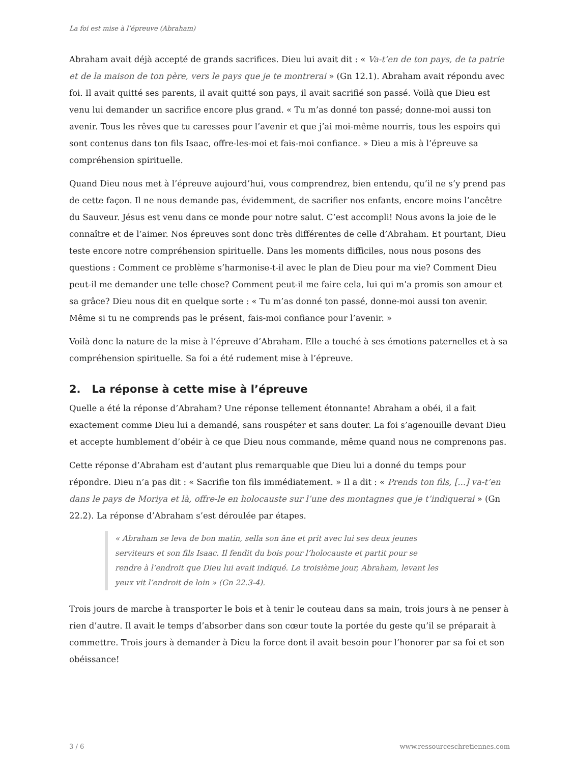La foi est mise à l’épreuve (Abraham)
Abraham avait déjà accepté de grands sacrifices. Dieu lui avait dit : « Va-t’en de ton pays, de ta patrie et de la maison de ton père, vers le pays que je te montrerai » (Gn 12.1). Abraham avait répondu avec foi. Il avait quitté ses parents, il avait quitté son pays, il avait sacrifié son passé. Voilà que Dieu est venu lui demander un sacrifice encore plus grand. « Tu m’as donné ton passé; donne-moi aussi ton avenir. Tous les rêves que tu caresses pour l’avenir et que j’ai moi-même nourris, tous les espoirs qui sont contenus dans ton fils Isaac, offre-les-moi et fais-moi confiance. » Dieu a mis à l’épreuve sa compréhension spirituelle.
Quand Dieu nous met à l’épreuve aujourd’hui, vous comprendrez, bien entendu, qu’il ne s’y prend pas de cette façon. Il ne nous demande pas, évidemment, de sacrifier nos enfants, encore moins l’ancêtre du Sauveur. Jésus est venu dans ce monde pour notre salut. C’est accompli! Nous avons la joie de le connaître et de l’aimer. Nos épreuves sont donc très différentes de celle d’Abraham. Et pourtant, Dieu teste encore notre compréhension spirituelle. Dans les moments difficiles, nous nous posons des questions : Comment ce problème s’harmonise-t-il avec le plan de Dieu pour ma vie? Comment Dieu peut-il me demander une telle chose? Comment peut-il me faire cela, lui qui m’a promis son amour et sa grâce? Dieu nous dit en quelque sorte : « Tu m’as donné ton passé, donne-moi aussi ton avenir. Même si tu ne comprends pas le présent, fais-moi confiance pour l’avenir. »
Voilà donc la nature de la mise à l’épreuve d’Abraham. Elle a touché à ses émotions paternelles et à sa compréhension spirituelle. Sa foi a été rudement mise à l’épreuve.
2. La réponse à cette mise à l’épreuve
Quelle a été la réponse d’Abraham? Une réponse tellement étonnante! Abraham a obéi, il a fait exactement comme Dieu lui a demandé, sans rouspéter et sans douter. La foi s’agenouille devant Dieu et accepte humblement d’obéir à ce que Dieu nous commande, même quand nous ne comprenons pas.
Cette réponse d’Abraham est d’autant plus remarquable que Dieu lui a donné du temps pour répondre. Dieu n’a pas dit : « Sacrifie ton fils immédiatement. » Il a dit : « Prends ton fils, [...] va-t’en dans le pays de Moriya et là, offre-le en holocauste sur l’une des montagnes que je t’indiquerai » (Gn 22.2). La réponse d’Abraham s’est déroulée par étapes.
« Abraham se leva de bon matin, sella son âne et prit avec lui ses deux jeunes serviteurs et son fils Isaac. Il fendit du bois pour l’holocauste et partit pour se rendre à l’endroit que Dieu lui avait indiqué. Le troisième jour, Abraham, levant les yeux vit l’endroit de loin » (Gn 22.3-4).
Trois jours de marche à transporter le bois et à tenir le couteau dans sa main, trois jours à ne penser à rien d’autre. Il avait le temps d’absorber dans son cœur toute la portée du geste qu’il se préparait à commettre. Trois jours à demander à Dieu la force dont il avait besoin pour l’honorer par sa foi et son obéissance!
3 / 6 www.ressourceschretiennes.com